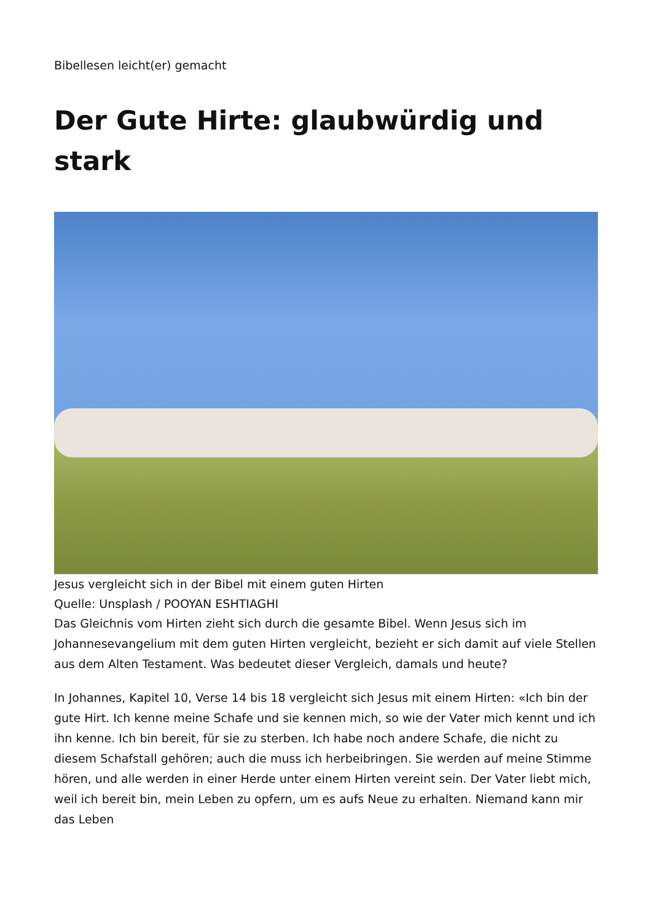Bibellesen leicht(er) gemacht
Der Gute Hirte: glaubwürdig und stark
Jesus vergleicht sich in der Bibel mit einem guten Hirten
Quelle: Unsplash / POOYAN ESHTIAGHI
Das Gleichnis vom Hirten zieht sich durch die gesamte Bibel. Wenn Jesus sich im Johannesevangelium mit dem guten Hirten vergleicht, bezieht er sich damit auf viele Stellen aus dem Alten Testament. Was bedeutet dieser Vergleich, damals und heute?
In Johannes, Kapitel 10, Verse 14 bis 18 vergleicht sich Jesus mit einem Hirten: «Ich bin der gute Hirt. Ich kenne meine Schafe und sie kennen mich, so wie der Vater mich kennt und ich ihn kenne. Ich bin bereit, für sie zu sterben. Ich habe noch andere Schafe, die nicht zu diesem Schafstall gehören; auch die muss ich herbeibringen. Sie werden auf meine Stimme hören, und alle werden in einer Herde unter einem Hirten vereint sein. Der Vater liebt mich, weil ich bereit bin, mein Leben zu opfern, um es aufs Neue zu erhalten. Niemand kann mir das Leben